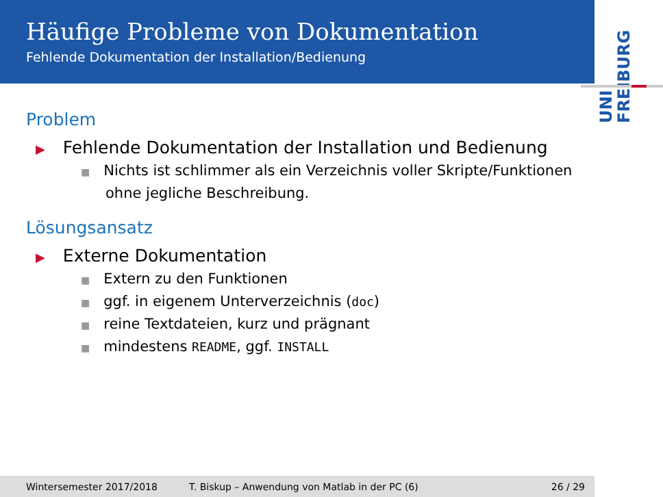Häufige Probleme von Dokumentation
Fehlende Dokumentation der Installation/Bedienung
UNI FREIBURG
Problem
▶ Fehlende Dokumentation der Installation und Bedienung
■ Nichts ist schlimmer als ein Verzeichnis voller Skripte/Funktionen ohne jegliche Beschreibung.
Lösungsansatz
▶ Externe Dokumentation
■ Extern zu den Funktionen
■ ggf. in eigenem Unterverzeichnis (doc)
■ reine Textdateien, kurz und prägnant
■ mindestens README, ggf. INSTALL
Wintersemester 2017/2018 T. Biskup – Anwendung von Matlab in der PC (6) 26 / 29